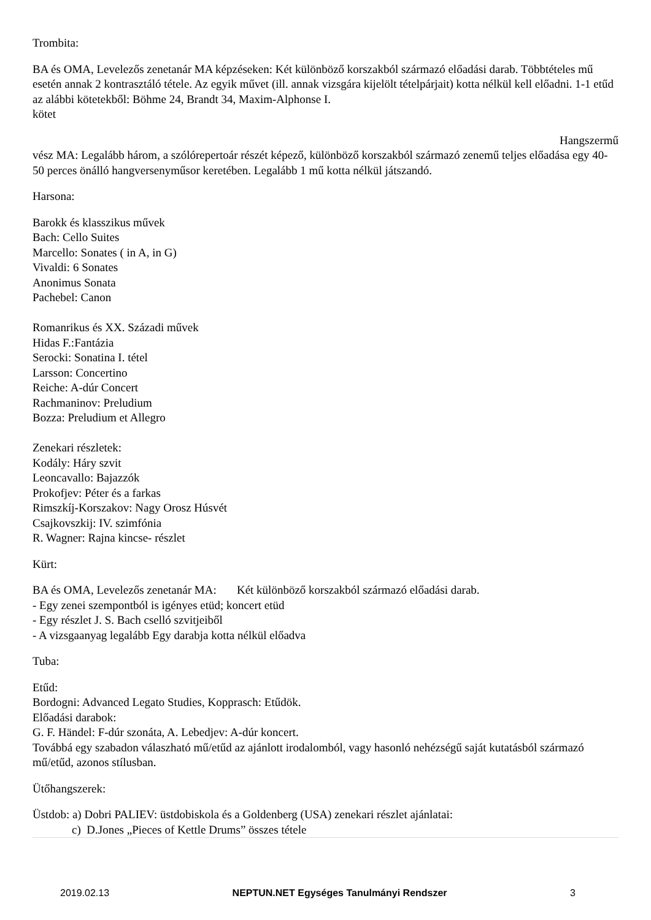Trombita:
BA és OMA, Levelezős zenetanár MA képzéseken: Két különböző korszakból származó előadási darab. Többtételes mű esetén annak 2 kontrasztáló tétele. Az egyik művet (ill. annak vizsgára kijelölt tételpárjait) kotta nélkül kell előadni. 1-1 etűd az alábbi kötetekből: Böhme 24, Brandt 34, Maxim-Alphonse I.
kötet
Hangszermű
vész MA: Legalább három, a szólórepertoár részét képező, különböző korszakból származó zenemű teljes előadása egy 40-50 perces önálló hangversenyműsor keretében. Legalább 1 mű kotta nélkül játszandó.
Harsona:
Barokk és klasszikus művek
Bach: Cello Suites
Marcello: Sonates ( in A, in G)
Vivaldi: 6 Sonates
Anonimus Sonata
Pachebel: Canon
Romanrikus és XX. Századi művek
Hidas F.:Fantázia
Serocki: Sonatina I. tétel
Larsson: Concertino
Reiche: A-dúr Concert
Rachmaninov: Preludium
Bozza: Preludium et Allegro
Zenekari részletek:
Kodály: Háry szvit
Leoncavallo: Bajazzók
Prokofjev: Péter és a farkas
Rimszkíj-Korszakov: Nagy Orosz Húsvét
Csajkovszkij: IV. szimfónia
R. Wagner: Rajna kincse- részlet
Kürt:
BA és OMA, Levelezős zenetanár MA: Két különböző korszakból származó előadási darab.
- Egy zenei szempontból is igényes etüd; koncert etüd
- Egy részlet J. S. Bach cselló szvitjeiből
- A vizsgaanyag legalább Egy darabja kotta nélkül előadva
Tuba:
Etűd:
Bordogni: Advanced Legato Studies, Kopprasch: Etűdök.
Előadási darabok:
G. F. Händel: F-dúr szonáta, A. Lebedjev: A-dúr koncert.
Továbbá egy szabadon válaszható mű/etűd az ajánlott irodalomból, vagy hasonló nehézségű saját kutatásból származó mű/etűd, azonos stílusban.
Ütőhangszerek:
Üstdob: a) Dobri PALIEV: üstdobiskola és a Goldenberg (USA) zenekari részlet ajánlatai:
c) D.Jones „Pieces of Kettle Drums” összes tétele
2019.02.13 NEPTUN.NET Egységes Tanulmányi Rendszer 3